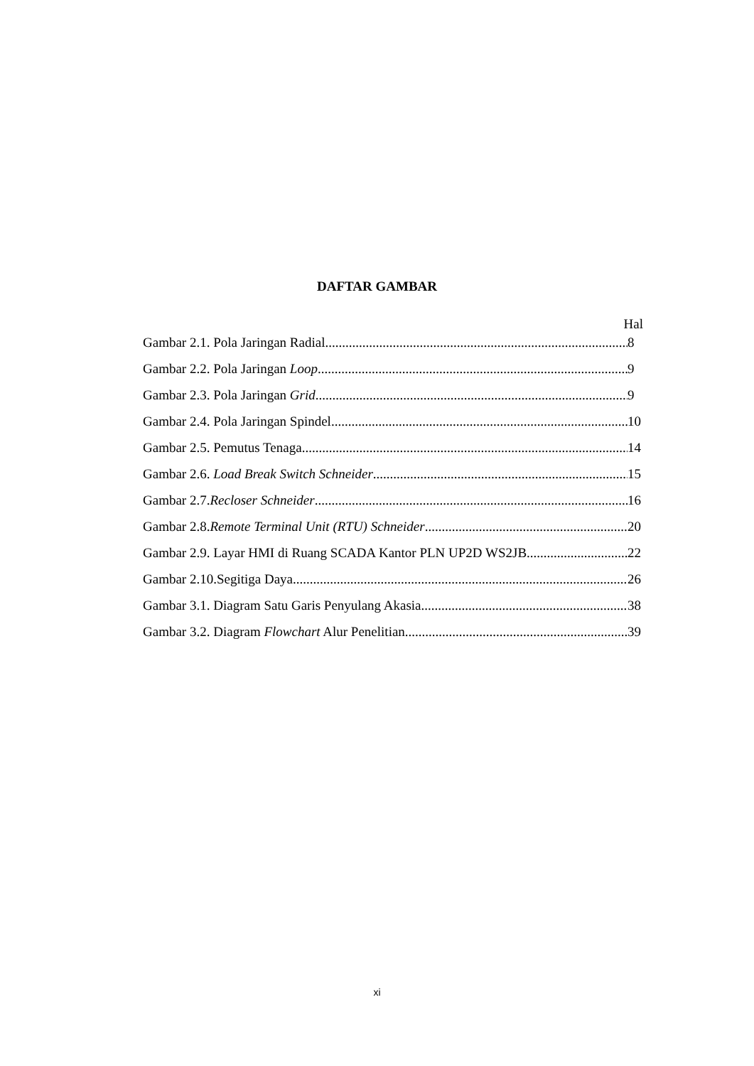DAFTAR GAMBAR
Hal
Gambar 2.1. Pola Jaringan Radial 8
Gambar 2.2. Pola Jaringan Loop 9
Gambar 2.3. Pola Jaringan Grid 9
Gambar 2.4. Pola Jaringan Spindel 10
Gambar 2.5. Pemutus Tenaga 14
Gambar 2.6. Load Break Switch Schneider 15
Gambar 2.7.Recloser Schneider 16
Gambar 2.8.Remote Terminal Unit (RTU) Schneider 20
Gambar 2.9. Layar HMI di Ruang SCADA Kantor PLN UP2D WS2JB 22
Gambar 2.10.Segitiga Daya 26
Gambar 3.1. Diagram Satu Garis Penyulang Akasia 38
Gambar 3.2. Diagram Flowchart Alur Penelitian 39
xi